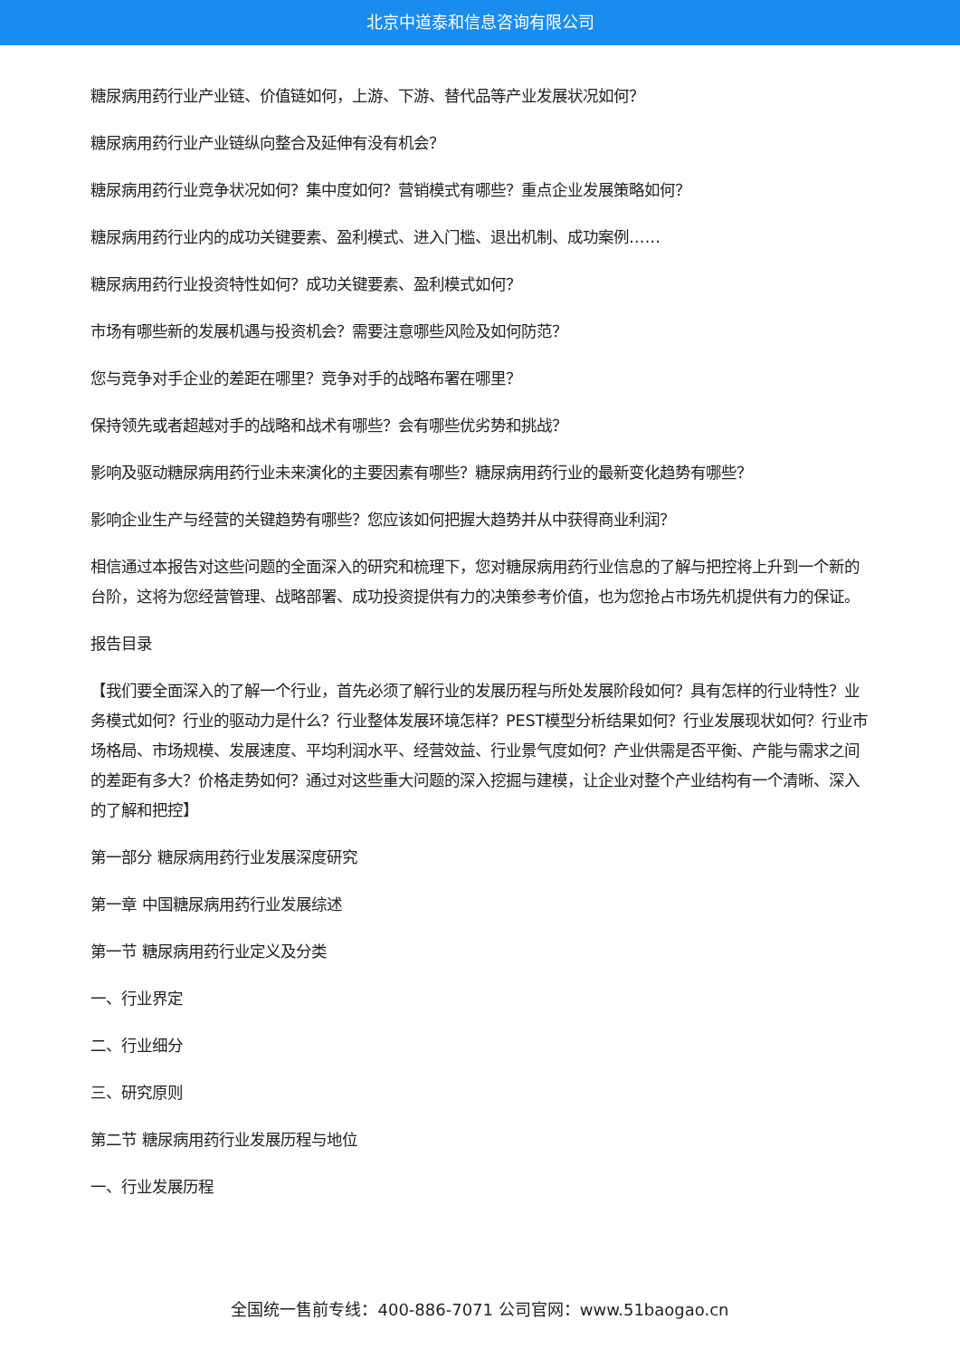北京中道泰和信息咨询有限公司
糖尿病用药行业产业链、价值链如何，上游、下游、替代品等产业发展状况如何？
糖尿病用药行业产业链纵向整合及延伸有没有机会？
糖尿病用药行业竞争状况如何？集中度如何？营销模式有哪些？重点企业发展策略如何？
糖尿病用药行业内的成功关键要素、盈利模式、进入门槛、退出机制、成功案例……
糖尿病用药行业投资特性如何？成功关键要素、盈利模式如何？
市场有哪些新的发展机遇与投资机会？需要注意哪些风险及如何防范？
您与竞争对手企业的差距在哪里？竞争对手的战略布署在哪里？
保持领先或者超越对手的战略和战术有哪些？会有哪些优劣势和挑战？
影响及驱动糖尿病用药行业未来演化的主要因素有哪些？糖尿病用药行业的最新变化趋势有哪些？
影响企业生产与经营的关键趋势有哪些？您应该如何把握大趋势并从中获得商业利润？
相信通过本报告对这些问题的全面深入的研究和梳理下，您对糖尿病用药行业信息的了解与把控将上升到一个新的台阶，这将为您经营管理、战略部署、成功投资提供有力的决策参考价值，也为您抢占市场先机提供有力的保证。
报告目录
【我们要全面深入的了解一个行业，首先必须了解行业的发展历程与所处发展阶段如何？具有怎样的行业特性？业务模式如何？行业的驱动力是什么？行业整体发展环境怎样？PEST模型分析结果如何？行业发展现状如何？行业市场格局、市场规模、发展速度、平均利润水平、经营效益、行业景气度如何？产业供需是否平衡、产能与需求之间的差距有多大？价格走势如何？通过对这些重大问题的深入挖掘与建模，让企业对整个产业结构有一个清晰、深入的了解和把控】
第一部分 糖尿病用药行业发展深度研究
第一章 中国糖尿病用药行业发展综述
第一节 糖尿病用药行业定义及分类
一、行业界定
二、行业细分
三、研究原则
第二节 糖尿病用药行业发展历程与地位
一、行业发展历程
全国统一售前专线：400-886-7071 公司官网：www.51baogao.cn